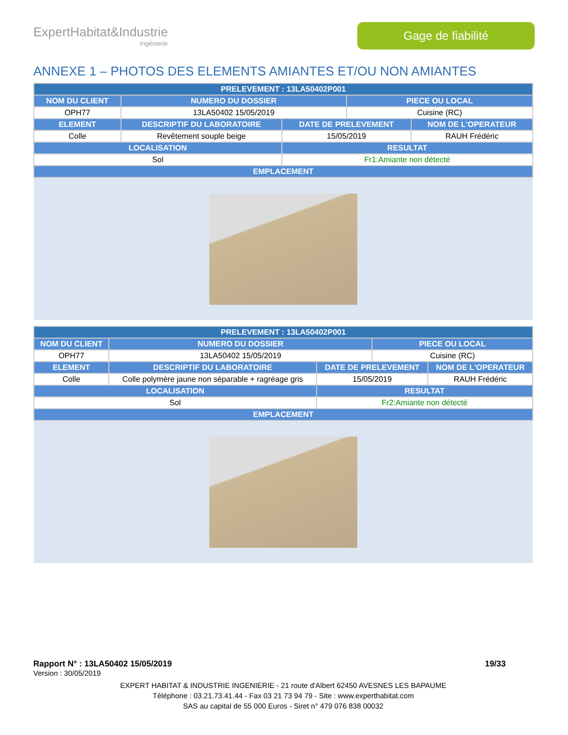ExpertHabitat&Industrie
Ingénierie
Gage de fiabilité
ANNEXE 1 – PHOTOS DES ELEMENTS AMIANTES ET/OU NON AMIANTES
| PRELEVEMENT : 13LA50402P001 | | | | |
| --- | --- | --- | --- | --- |
| NOM DU CLIENT | NUMERO DU DOSSIER | | PIECE OU LOCAL | |
| OPH77 | 13LA50402 15/05/2019 | | Cuisine (RC) | |
| ELEMENT | DESCRIPTIF DU LABORATOIRE | DATE DE PRELEVEMENT | | NOM DE L'OPERATEUR |
| Colle | Revêtement souple beige | 15/05/2019 | | RAUH Frédéric |
| LOCALISATION | | RESULTAT | | |
| Sol | | Fr1:Amiante non détecté | | |
| EMPLACEMENT | | | | |
| PRELEVEMENT : 13LA50402P001 | | | | |
| --- | --- | --- | --- | --- |
| NOM DU CLIENT | NUMERO DU DOSSIER | | PIECE OU LOCAL | |
| OPH77 | 13LA50402 15/05/2019 | | Cuisine (RC) | |
| ELEMENT | DESCRIPTIF DU LABORATOIRE | DATE DE PRELEVEMENT | | NOM DE L'OPERATEUR |
| Colle | Colle polymère jaune non séparable + ragréage gris | 15/05/2019 | | RAUH Frédéric |
| LOCALISATION | | RESULTAT | | |
| Sol | | Fr2:Amiante non détecté | | |
| EMPLACEMENT | | | | |
Rapport N° : 13LA50402 15/05/2019 19/33
Version : 30/05/2019
EXPERT HABITAT & INDUSTRIE INGENIERIE - 21 route d'Albert 62450 AVESNES LES BAPAUME
Téléphone : 03.21.73.41.44 - Fax 03 21 73 94 79 - Site : www.experthabitat.com
SAS au capital de 55 000 Euros - Siret n° 479 076 838 00032